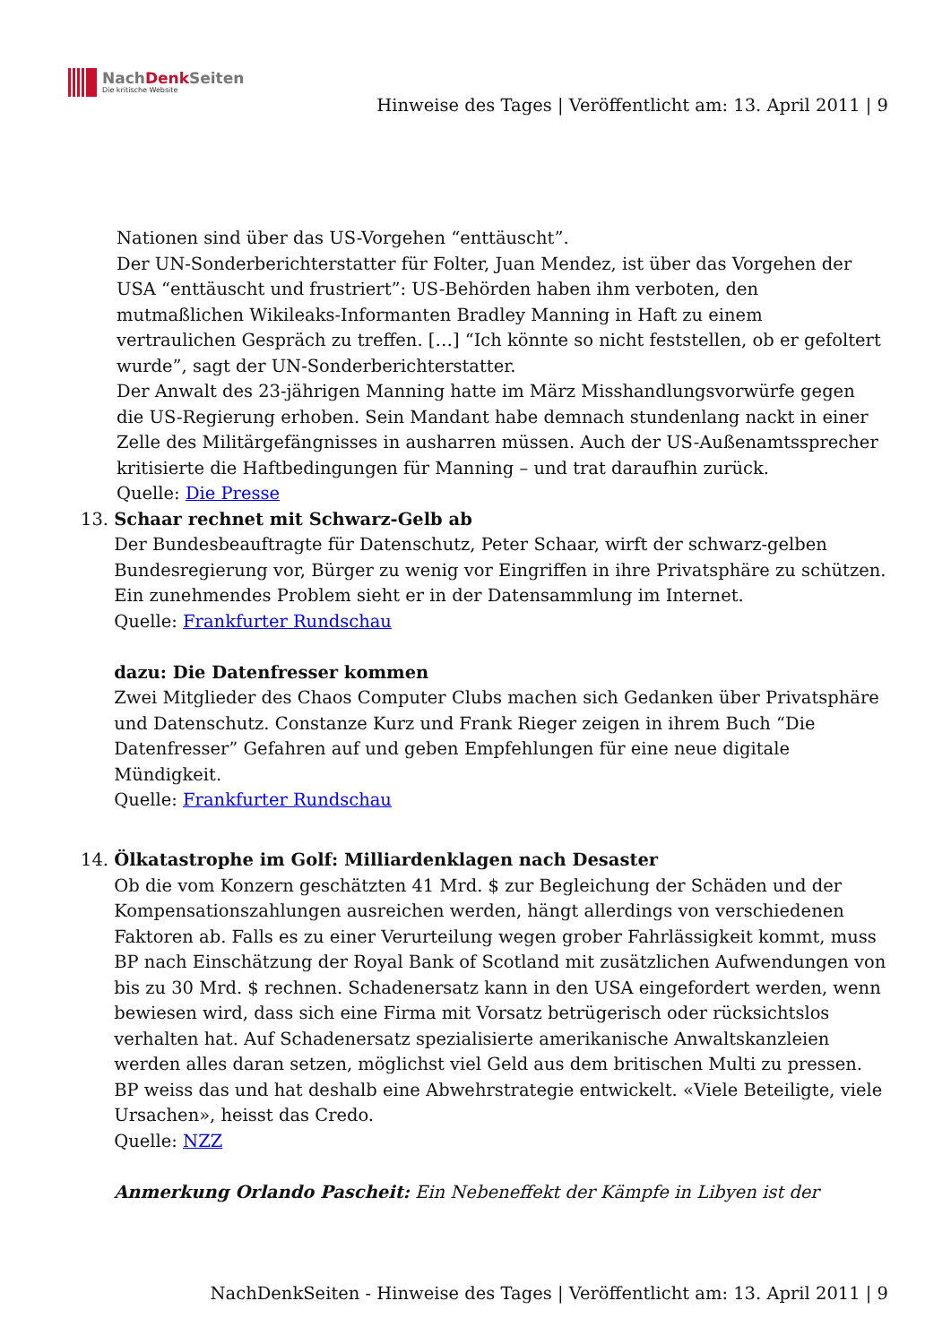NachDenk Seiten
Die kritische Website
Hinweise des Tages | Veröffentlicht am: 13. April 2011 | 9
Nationen sind über das US-Vorgehen “enttäuscht”.
Der UN-Sonderberichterstatter für Folter, Juan Mendez, ist über das Vorgehen der USA “enttäuscht und frustriert”: US-Behörden haben ihm verboten, den mutmaßlichen Wikileaks-Informanten Bradley Manning in Haft zu einem vertraulichen Gespräch zu treffen. […] “Ich könnte so nicht feststellen, ob er gefoltert wurde”, sagt der UN-Sonderberichterstatter.
Der Anwalt des 23-jährigen Manning hatte im März Misshandlungsvorwürfe gegen die US-Regierung erhoben. Sein Mandant habe demnach stundenlang nackt in einer Zelle des Militärgefängnisses in ausharren müssen. Auch der US-Außenamtssprecher kritisierte die Haftbedingungen für Manning – und trat daraufhin zurück.
Quelle: Die Presse
13. Schaar rechnet mit Schwarz-Gelb ab
Der Bundesbeauftragte für Datenschutz, Peter Schaar, wirft der schwarz-gelben Bundesregierung vor, Bürger zu wenig vor Eingriffen in ihre Privatsphäre zu schützen. Ein zunehmendes Problem sieht er in der Datensammlung im Internet.
Quelle: Frankfurter Rundschau
dazu: Die Datenfresser kommen
Zwei Mitglieder des Chaos Computer Clubs machen sich Gedanken über Privatsphäre und Datenschutz. Constanze Kurz und Frank Rieger zeigen in ihrem Buch “Die Datenfresser” Gefahren auf und geben Empfehlungen für eine neue digitale Mündigkeit.
Quelle: Frankfurter Rundschau
14. Ölkatastrophe im Golf: Milliardenklagen nach Desaster
Ob die vom Konzern geschätzten 41 Mrd. $ zur Begleichung der Schäden und der Kompensationszahlungen ausreichen werden, hängt allerdings von verschiedenen Faktoren ab. Falls es zu einer Verurteilung wegen grober Fahrlässigkeit kommt, muss BP nach Einschätzung der Royal Bank of Scotland mit zusätzlichen Aufwendungen von bis zu 30 Mrd. $ rechnen. Schadenersatz kann in den USA eingefordert werden, wenn bewiesen wird, dass sich eine Firma mit Vorsatz betrügerisch oder rücksichtslos verhalten hat. Auf Schadenersatz spezialisierte amerikanische Anwaltskanzleien werden alles daran setzen, möglichst viel Geld aus dem britischen Multi zu pressen. BP weiss das und hat deshalb eine Abwehrstrategie entwickelt. «Viele Beteiligte, viele Ursachen», heisst das Credo.
Quelle: NZZ
Anmerkung Orlando Pascheit: Ein Nebeneffekt der Kämpfe in Libyen ist der
NachDenkSeiten - Hinweise des Tages | Veröffentlicht am: 13. April 2011 | 9